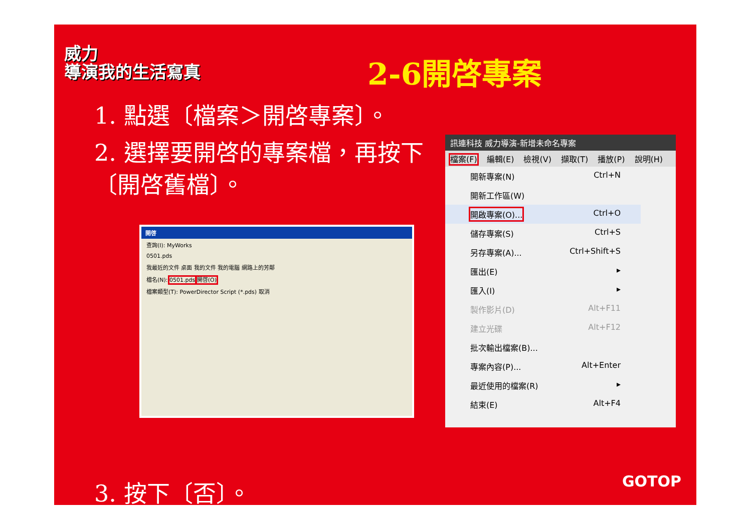威力
導演我的生活寫真
2-6開啓專案
1. 點選〔檔案＞開啓專案〕。
2. 選擇要開啓的專案檔，再按下〔開啓舊檔〕。
開啓
查詢(I): MyWorks
0501.pds
我最近的文件 桌面 我的文件 我的電腦 網路上的芳鄰
檔名(N): 0501.pds 開啓(O)
檔案類型(T): PowerDirector Script (*.pds) 取消
訊連科技 威力導演-新增未命名專案
檔案(F) 編輯(E) 檢視(V) 擷取(T) 播放(P) 說明(H)
開新專案(N) Ctrl+N
開新工作區(W)
開啟專案(O)... Ctrl+O
儲存專案(S) Ctrl+S
另存專案(A)... Ctrl+Shift+S
匯出(E) ▸
匯入(I) ▸
製作影片(D) Alt+F11
建立光碟 Alt+F12
批次輸出檔案(B)...
專案內容(P)... Alt+Enter
最近使用的檔案(R) ▸
結束(E) Alt+F4
3. 按下〔否〕。 GOTOP